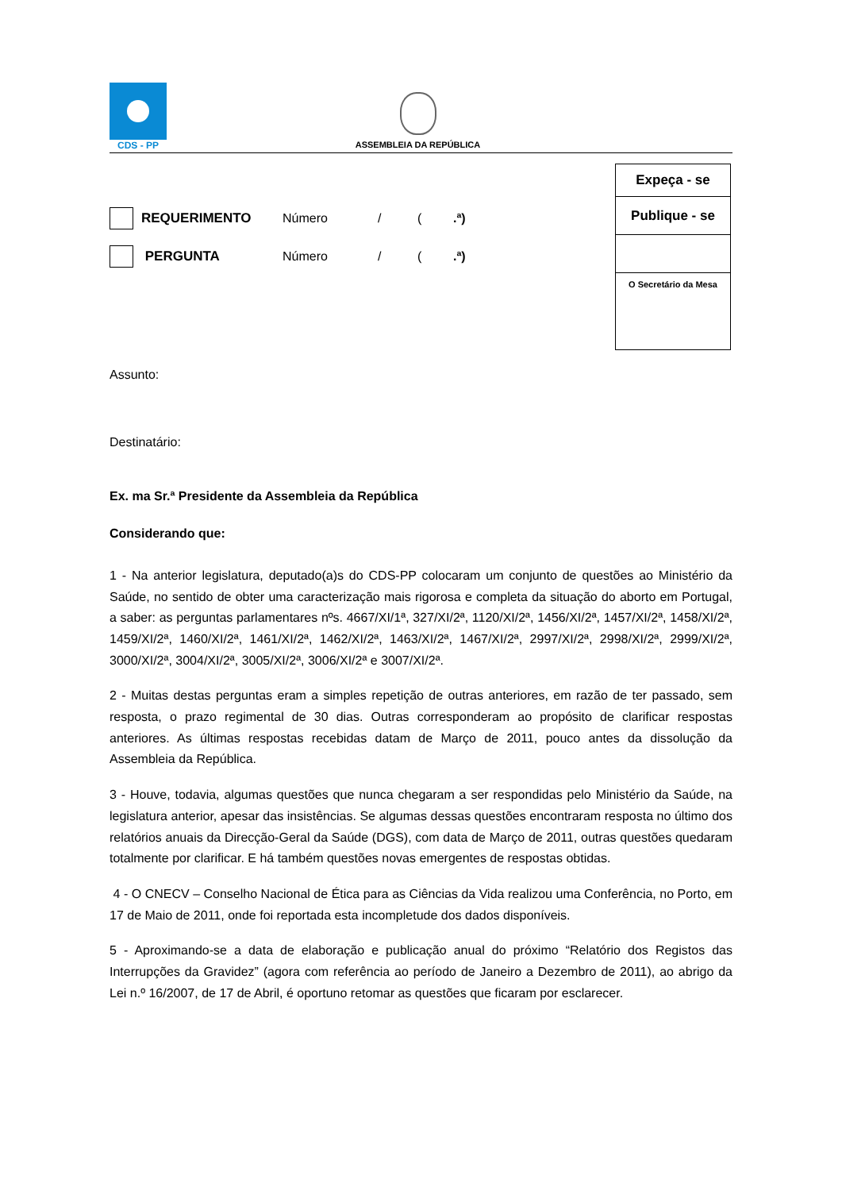CDS - PP
ASSEMBLEIA DA REPÚBLICA
Expeça - se
Publique - se
O Secretário da Mesa
REQUERIMENTO Número / (.ª)
PERGUNTA Número / (.ª)
Assunto:
Destinatário:
Ex. ma Sr.ª Presidente da Assembleia da República
Considerando que:
1 - Na anterior legislatura, deputado(a)s do CDS-PP colocaram um conjunto de questões ao Ministério da Saúde, no sentido de obter uma caracterização mais rigorosa e completa da situação do aborto em Portugal, a saber: as perguntas parlamentares nºs. 4667/XI/1ª, 327/XI/2ª, 1120/XI/2ª, 1456/XI/2ª, 1457/XI/2ª, 1458/XI/2ª, 1459/XI/2ª, 1460/XI/2ª, 1461/XI/2ª, 1462/XI/2ª, 1463/XI/2ª, 1467/XI/2ª, 2997/XI/2ª, 2998/XI/2ª, 2999/XI/2ª, 3000/XI/2ª, 3004/XI/2ª, 3005/XI/2ª, 3006/XI/2ª e 3007/XI/2ª.
2 - Muitas destas perguntas eram a simples repetição de outras anteriores, em razão de ter passado, sem resposta, o prazo regimental de 30 dias. Outras corresponderam ao propósito de clarificar respostas anteriores. As últimas respostas recebidas datam de Março de 2011, pouco antes da dissolução da Assembleia da República.
3 - Houve, todavia, algumas questões que nunca chegaram a ser respondidas pelo Ministério da Saúde, na legislatura anterior, apesar das insistências. Se algumas dessas questões encontraram resposta no último dos relatórios anuais da Direcção-Geral da Saúde (DGS), com data de Março de 2011, outras questões quedaram totalmente por clarificar. E há também questões novas emergentes de respostas obtidas.
4 - O CNECV – Conselho Nacional de Ética para as Ciências da Vida realizou uma Conferência, no Porto, em 17 de Maio de 2011, onde foi reportada esta incompletude dos dados disponíveis.
5 - Aproximando-se a data de elaboração e publicação anual do próximo “Relatório dos Registos das Interrupções da Gravidez” (agora com referência ao período de Janeiro a Dezembro de 2011), ao abrigo da Lei n.º 16/2007, de 17 de Abril, é oportuno retomar as questões que ficaram por esclarecer.